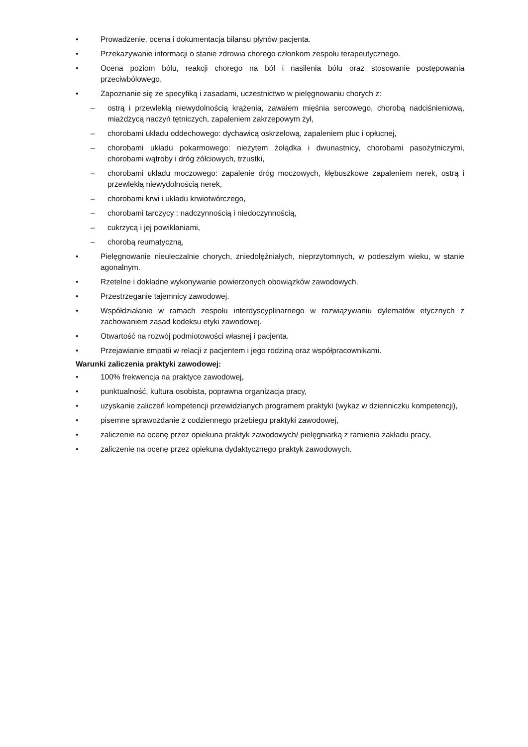• Prowadzenie, ocena i dokumentacja bilansu płynów pacjenta.
• Przekazywanie informacji o stanie zdrowia chorego członkom zespołu terapeutycznego.
• Ocena poziom bólu, reakcji chorego na ból i nasilenia bólu oraz stosowanie postępowania przeciwbólowego.
• Zapoznanie się ze specyfiką i zasadami, uczestnictwo w pielęgnowaniu chorych z:
– ostrą i przewlekłą niewydolnością krążenia, zawałem mięśnia sercowego, chorobą nadciśnieniową, miażdżycą naczyń tętniczych, zapaleniem zakrzepowym żył,
– chorobami układu oddechowego: dychawicą oskrzelową, zapaleniem płuc i opłucnej,
– chorobami układu pokarmowego: nieżytem żołądka i dwunastnicy, chorobami pasożytniczymi, chorobami wątroby i dróg żółciowych, trzustki,
– chorobami układu moczowego: zapalenie dróg moczowych, kłębuszkowe zapaleniem nerek, ostrą i przewlekłą niewydolnością nerek,
– chorobami krwi i układu krwiotwórczego,
– chorobami tarczycy : nadczynnością i niedoczynnością,
– cukrzycą i jej powikłaniami,
– chorobą reumatyczną,
• Pielęgnowanie nieuleczalnie chorych, zniedołężniałych, nieprzytomnych, w podeszłym wieku, w stanie agonalnym.
• Rzetelne i dokładne wykonywanie powierzonych obowiązków zawodowych.
• Przestrzeganie tajemnicy zawodowej.
• Współdziałanie w ramach zespołu interdyscyplinarnego w rozwiązywaniu dylematów etycznych z zachowaniem zasad kodeksu etyki zawodowej.
• Otwartość na rozwój podmiotowości własnej i pacjenta.
• Przejawianie empatii w relacji z pacjentem i jego rodziną oraz współpracownikami.
Warunki zaliczenia praktyki zawodowej:
• 100% frekwencja na praktyce zawodowej,
• punktualność, kultura osobista, poprawna organizacja pracy,
• uzyskanie zaliczeń kompetencji przewidzianych programem praktyki (wykaz w dzienniczku kompetencji),
• pisemne sprawozdanie z codziennego przebiegu praktyki zawodowej,
• zaliczenie na ocenę przez opiekuna praktyk zawodowych/ pielęgniarką z ramienia zakładu pracy,
• zaliczenie na ocenę przez opiekuna dydaktycznego praktyk zawodowych.